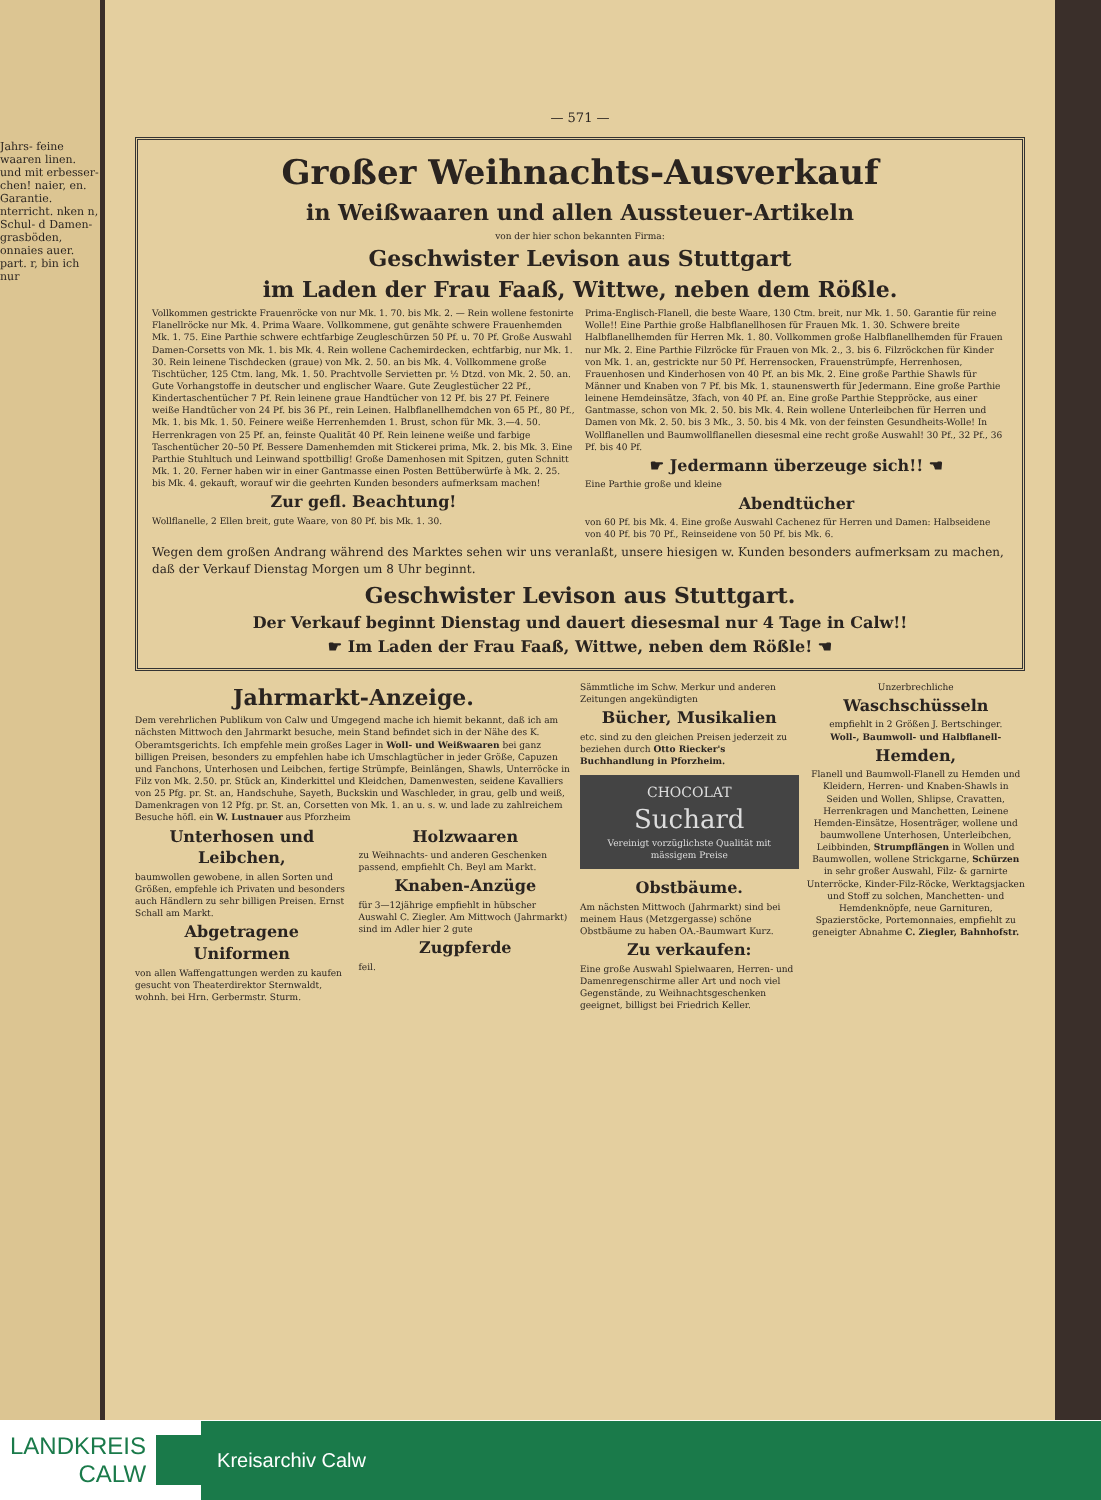Jahrs- feine waaren linen. und mit erbesser- chen! naier, en. Garantie. nterricht. nken n, Schul- d Damen- grasböden, onnaies auer. part. r, bin ich nur
— 571 —
Großer Weihnachts-Ausverkauf
in Weißwaaren und allen Aussteuer-Artikeln
von der hier schon bekannten Firma:
Geschwister Levison aus Stuttgart
im Laden der Frau Faaß, Wittwe, neben dem Rößle.
Vollkommen gestrickte Frauenröcke von nur Mk. 1. 70. bis Mk. 2. — Rein wollene festonirte Flanellröcke nur Mk. 4. Prima Waare. Vollkommene, gut genähte schwere Frauenhemden Mk. 1. 75. Eine Parthie schwere echtfarbige Zeugleschürzen 50 Pf. u. 70 Pf. Große Auswahl Damen-Corsetts von Mk. 1. bis Mk. 4. Rein wollene Cachemirdecken, echtfarbig, nur Mk. 1. 30. Rein leinene Tischdecken (graue) von Mk. 2. 50. an bis Mk. 4. Vollkommene große Tischtücher, 125 Ctm. lang, Mk. 1. 50. Prachtvolle Servietten pr. ½ Dtzd. von Mk. 2. 50. an. Gute Vorhangstoffe in deutscher und englischer Waare. Gute Zeuglestücher 22 Pf., Kindertaschentücher 7 Pf. Rein leinene graue Handtücher von 12 Pf. bis 27 Pf. Feinere weiße Handtücher von 24 Pf. bis 36 Pf., rein Leinen. Halbflanellhemdchen von 65 Pf., 80 Pf., Mk. 1. bis Mk. 1. 50. Feinere weiße Herrenhemden 1. Brust, schon für Mk. 3.—4. 50. Herrenkragen von 25 Pf. an, feinste Qualität 40 Pf. Rein leinene weiße und farbige Taschentücher 20–50 Pf. Bessere Damenhemden mit Stickerei prima, Mk. 2. bis Mk. 3. Eine Parthie Stuhltuch und Leinwand spottbillig! Große Damenhosen mit Spitzen, guten Schnitt Mk. 1. 20. Ferner haben wir in einer Gantmasse einen Posten Bettüberwürfe à Mk. 2. 25. bis Mk. 4. gekauft, worauf wir die geehrten Kunden besonders aufmerksam machen!
Zur gefl. Beachtung!
Wollflanelle, 2 Ellen breit, gute Waare, von 80 Pf. bis Mk. 1. 30.
Prima-Englisch-Flanell, die beste Waare, 130 Ctm. breit, nur Mk. 1. 50. Garantie für reine Wolle!! Eine Parthie große Halbflanellhosen für Frauen Mk. 1. 30. Schwere breite Halbflanellhemden für Herren Mk. 1. 80. Vollkommen große Halbflanellhemden für Frauen nur Mk. 2. Eine Parthie Filzröcke für Frauen von Mk. 2., 3. bis 6. Filzröckchen für Kinder von Mk. 1. an, gestrickte nur 50 Pf. Herrensocken, Frauenstrümpfe, Herrenhosen, Frauenhosen und Kinderhosen von 40 Pf. an bis Mk. 2. Eine große Parthie Shawls für Männer und Knaben von 7 Pf. bis Mk. 1. staunenswerth für Jedermann. Eine große Parthie leinene Hemdeinsätze, 3fach, von 40 Pf. an. Eine große Parthie Steppröcke, aus einer Gantmasse, schon von Mk. 2. 50. bis Mk. 4. Rein wollene Unterleibchen für Herren und Damen von Mk. 2. 50. bis 3 Mk., 3. 50. bis 4 Mk. von der feinsten Gesundheits-Wolle! In Wollflanellen und Baumwollflanellen diesesmal eine recht große Auswahl! 30 Pf., 32 Pf., 36 Pf. bis 40 Pf.
☛ Jedermann überzeuge sich!! ☚
Eine Parthie große und kleine
Abendtücher
von 60 Pf. bis Mk. 4. Eine große Auswahl Cachenez für Herren und Damen: Halbseidene von 40 Pf. bis 70 Pf., Reinseidene von 50 Pf. bis Mk. 6.
Wegen dem großen Andrang während des Marktes sehen wir uns veranlaßt, unsere hiesigen w. Kunden besonders aufmerksam zu machen, daß der Verkauf Dienstag Morgen um 8 Uhr beginnt.
Geschwister Levison aus Stuttgart.
Der Verkauf beginnt Dienstag und dauert diesesmal nur 4 Tage in Calw!!
☛ Im Laden der Frau Faaß, Wittwe, neben dem Rößle! ☚
Jahrmarkt-Anzeige.
Dem verehrlichen Publikum von Calw und Umgegend mache ich hiemit bekannt, daß ich am nächsten Mittwoch den Jahrmarkt besuche, mein Stand befindet sich in der Nähe des K. Oberamtsgerichts. Ich empfehle mein großes Lager in Woll- und Weißwaaren bei ganz billigen Preisen, besonders zu empfehlen habe ich Umschlagtücher in jeder Größe, Capuzen und Fanchons, Unterhosen und Leibchen, fertige Strümpfe, Beinlängen, Shawls, Unterröcke in Filz von Mk. 2.50. pr. Stück an, Kinderkittel und Kleidchen, Damenwesten, seidene Kavalliers von 25 Pfg. pr. St. an, Handschuhe, Sayeth, Buckskin und Waschleder, in grau, gelb und weiß, Damenkragen von 12 Pfg. pr. St. an, Corsetten von Mk. 1. an u. s. w. und lade zu zahlreichem Besuche höfl. ein W. Lustnauer aus Pforzheim
Unterhosen und Leibchen,
baumwollen gewobene, in allen Sorten und Größen, empfehle ich Privaten und besonders auch Händlern zu sehr billigen Preisen. Ernst Schall am Markt.
Abgetragene Uniformen
von allen Waffengattungen werden zu kaufen gesucht von Theaterdirektor Sternwaldt, wohnh. bei Hrn. Gerbermstr. Sturm.
Holzwaaren
zu Weihnachts- und anderen Geschenken passend, empfiehlt Ch. Beyl am Markt.
Knaben-Anzüge
für 3—12jährige empfiehlt in hübscher Auswahl C. Ziegler. Am Mittwoch (Jahrmarkt) sind im Adler hier 2 gute
Zugpferde
feil.
Sämmtliche im Schw. Merkur und anderen Zeitungen angekündigten
Bücher, Musikalien
etc. sind zu den gleichen Preisen jederzeit zu beziehen durch Otto Riecker's Buchhandlung in Pforzheim.
CHOCOLAT
Suchard
Vereinigt vorzüglichste Qualität mit mässigem Preise
Obstbäume.
Am nächsten Mittwoch (Jahrmarkt) sind bei meinem Haus (Metzgergasse) schöne Obstbäume zu haben OA.-Baumwart Kurz.
Zu verkaufen:
Eine große Auswahl Spielwaaren, Herren- und Damenregenschirme aller Art und noch viel Gegenstände, zu Weihnachtsgeschenken geeignet, billigst bei Friedrich Keller.
Unzerbrechliche
Waschschüsseln
empfiehlt in 2 Größen J. Bertschinger.
Woll-, Baumwoll- und Halbflanell-
Hemden,
Flanell und Baumwoll-Flanell zu Hemden und Kleidern, Herren- und Knaben-Shawls in Seiden und Wollen, Shlipse, Cravatten, Herrenkragen und Manchetten, Leinene Hemden-Einsätze, Hosenträger, wollene und baumwollene Unterhosen, Unterleibchen, Leibbinden, Strumpflängen in Wollen und Baumwollen, wollene Strickgarne, Schürzen in sehr großer Auswahl, Filz- & garnirte Unterröcke, Kinder-Filz-Röcke, Werktagsjacken und Stoff zu solchen, Manchetten- und Hemdenknöpfe, neue Garnituren, Spazierstöcke, Portemonnaies, empfiehlt zu geneigter Abnahme C. Ziegler, Bahnhofstr.
LANDKREIS
CALW
Kreisarchiv Calw